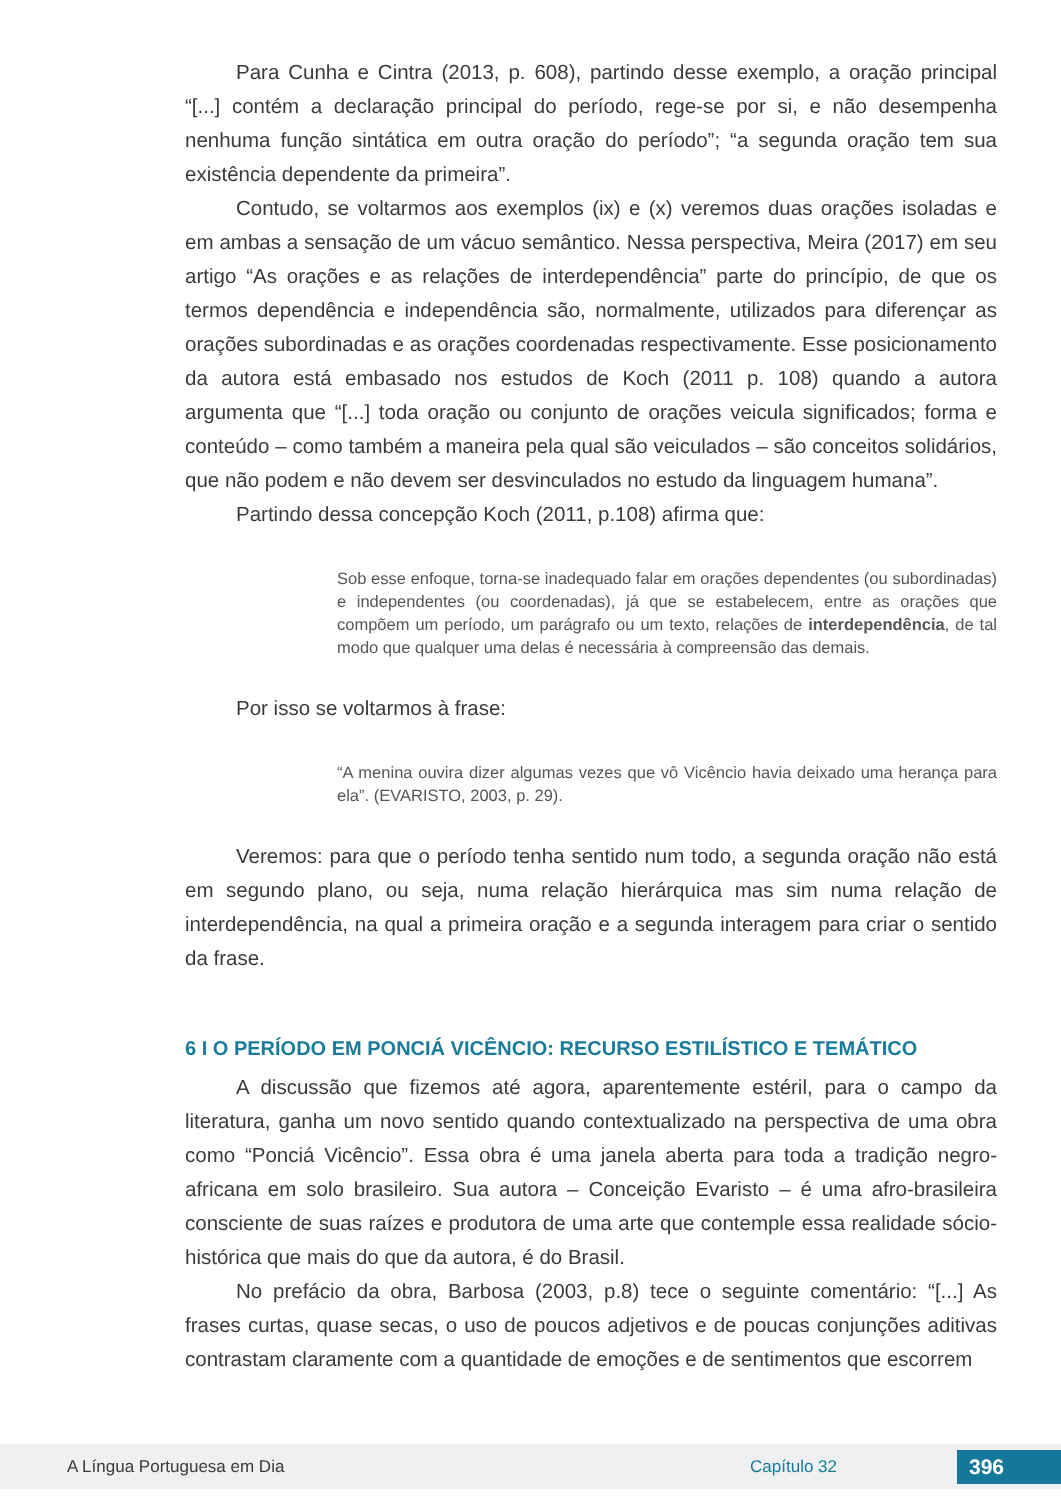Para Cunha e Cintra (2013, p. 608), partindo desse exemplo, a oração principal “[...] contém a declaração principal do período, rege-se por si, e não desempenha nenhuma função sintática em outra oração do período”; “a segunda oração tem sua existência dependente da primeira”.
Contudo, se voltarmos aos exemplos (ix) e (x) veremos duas orações isoladas e em ambas a sensação de um vácuo semântico. Nessa perspectiva, Meira (2017) em seu artigo “As orações e as relações de interdependência” parte do princípio, de que os termos dependência e independência são, normalmente, utilizados para diferençar as orações subordinadas e as orações coordenadas respectivamente. Esse posicionamento da autora está embasado nos estudos de Koch (2011 p. 108) quando a autora argumenta que “[...] toda oração ou conjunto de orações veicula significados; forma e conteúdo – como também a maneira pela qual são veiculados – são conceitos solidários, que não podem e não devem ser desvinculados no estudo da linguagem humana”.
Partindo dessa concepção Koch (2011, p.108) afirma que:
Sob esse enfoque, torna-se inadequado falar em orações dependentes (ou subordinadas) e independentes (ou coordenadas), já que se estabelecem, entre as orações que compõem um período, um parágrafo ou um texto, relações de interdependência, de tal modo que qualquer uma delas é necessária à compreensão das demais.
Por isso se voltarmos à frase:
“A menina ouvira dizer algumas vezes que vô Vicêncio havia deixado uma herança para ela”. (EVARISTO, 2003, p. 29).
Veremos: para que o período tenha sentido num todo, a segunda oração não está em segundo plano, ou seja, numa relação hierárquica mas sim numa relação de interdependência, na qual a primeira oração e a segunda interagem para criar o sentido da frase.
6 I O PERÍODO EM PONCIÁ VICÊNCIO: RECURSO ESTILÍSTICO E TEMÁTICO
A discussão que fizemos até agora, aparentemente estéril, para o campo da literatura, ganha um novo sentido quando contextualizado na perspectiva de uma obra como “Ponciá Vicêncio”. Essa obra é uma janela aberta para toda a tradição negro-africana em solo brasileiro. Sua autora – Conceição Evaristo – é uma afro-brasileira consciente de suas raízes e produtora de uma arte que contemple essa realidade sócio-histórica que mais do que da autora, é do Brasil.
No prefácio da obra, Barbosa (2003, p.8) tece o seguinte comentário: “[...] As frases curtas, quase secas, o uso de poucos adjetivos e de poucas conjunções aditivas contrastam claramente com a quantidade de emoções e de sentimentos que escorrem
A Língua Portuguesa em Dia Capítulo 32 396